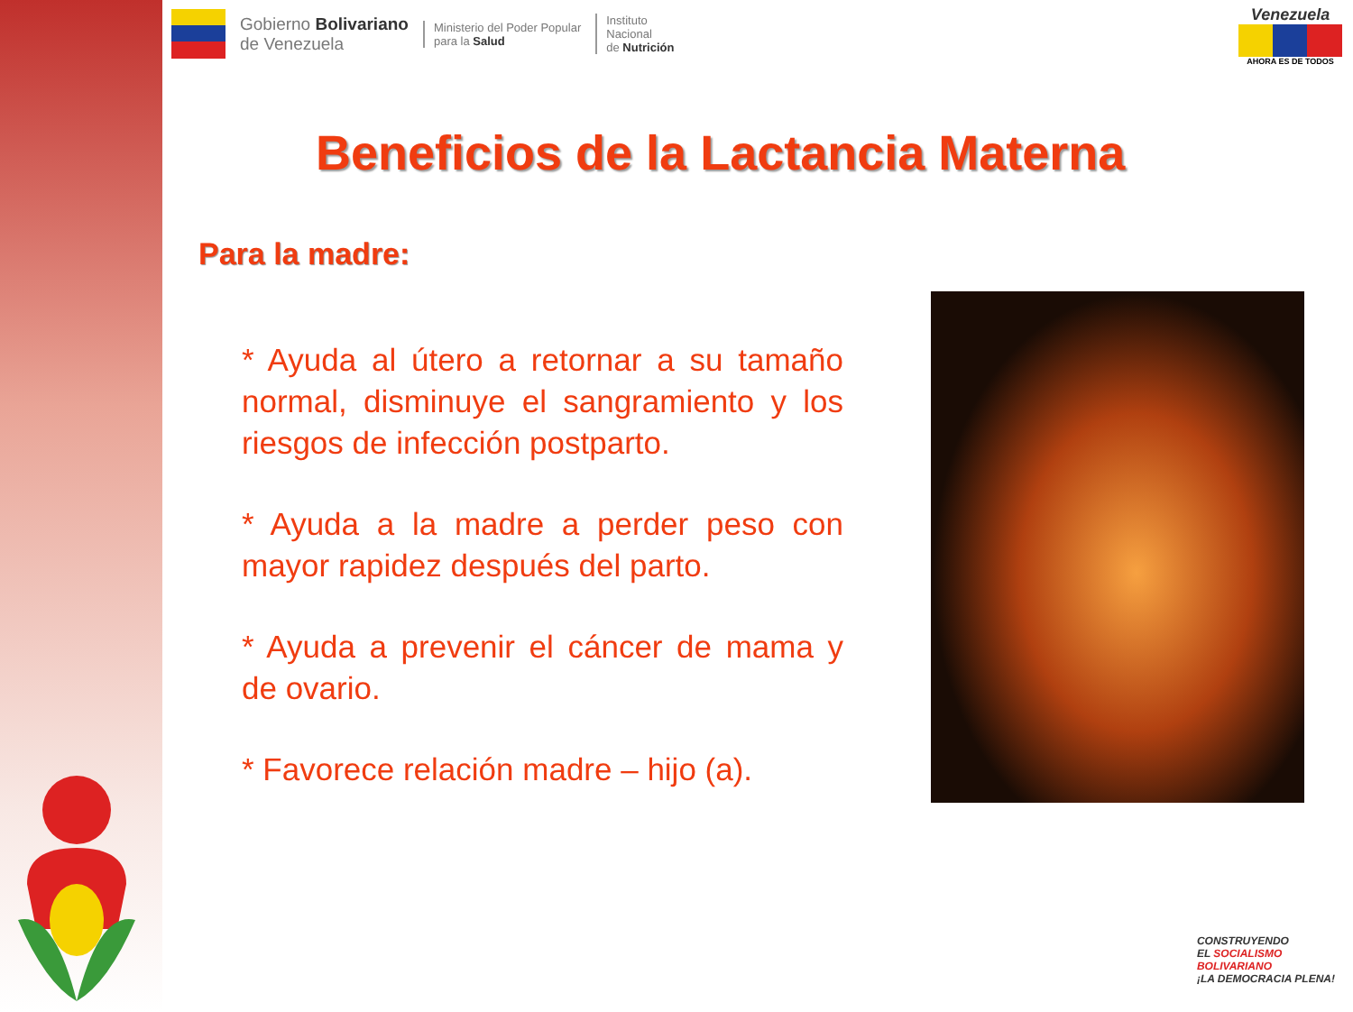Gobierno Bolivariano
de Venezuela
Ministerio del Poder Popular
para la Salud
Instituto
Nacional
de Nutrición
Venezuela
AHORA ES DE TODOS
Beneficios de la Lactancia Materna
Para la madre:
* Ayuda al útero a retornar a su tamaño normal, disminuye el sangramiento y los riesgos de infección postparto.
* Ayuda a la madre a perder peso con mayor rapidez después del parto.
* Ayuda a prevenir el cáncer de mama y de ovario.
* Favorece relación madre – hijo (a).
CONSTRUYENDO
EL SOCIALISMO
BOLIVARIANO
¡LA DEMOCRACIA PLENA!